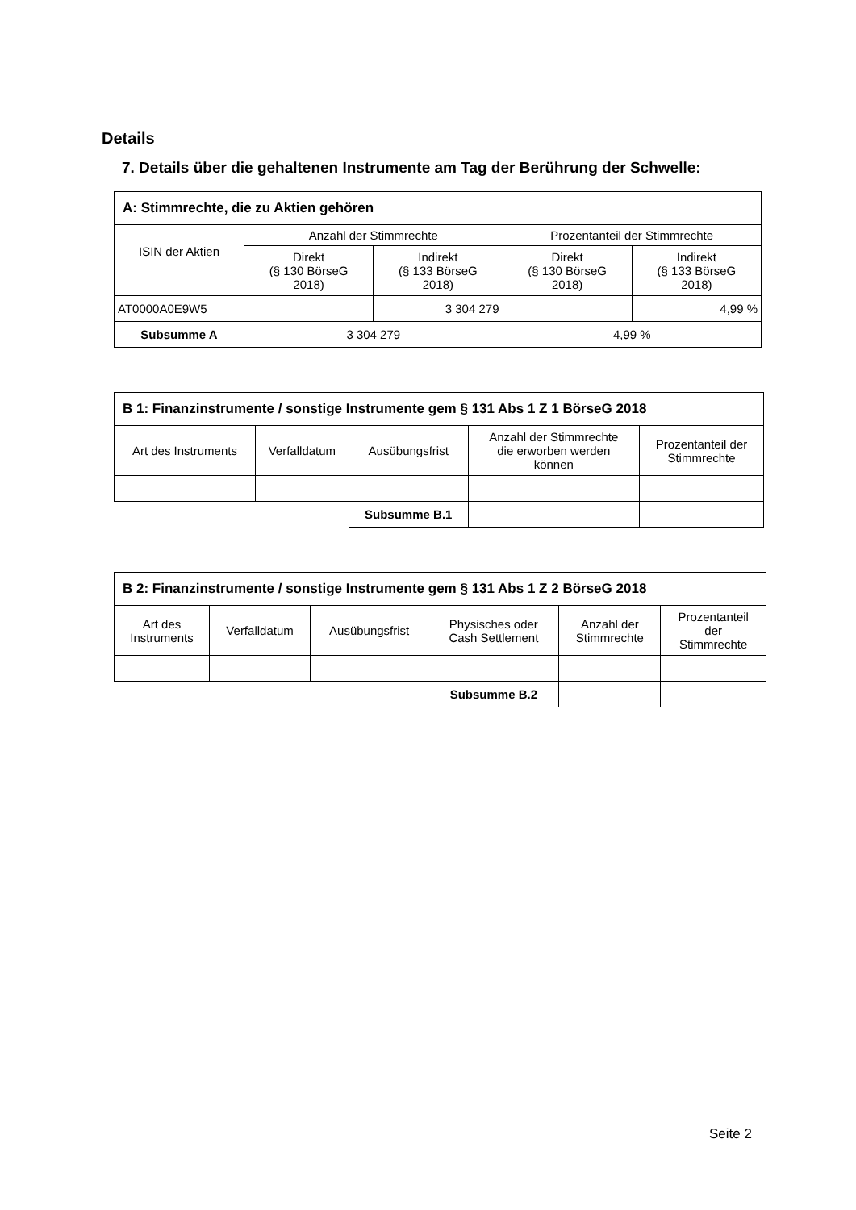Details
7. Details über die gehaltenen Instrumente am Tag der Berührung der Schwelle:
| A: Stimmrechte, die zu Aktien gehören | | | | |
| --- | --- | --- | --- | --- |
| ISIN der Aktien | Anzahl der Stimmrechte | | Prozentanteil der Stimmrechte | |
| | Direkt (§ 130 BörseG 2018) | Indirekt (§ 133 BörseG 2018) | Direkt (§ 130 BörseG 2018) | Indirekt (§ 133 BörseG 2018) |
| AT0000A0E9W5 | | 3 304 279 | | 4,99 % |
| Subsumme A | 3 304 279 | | 4,99 % | |
| B 1: Finanzinstrumente / sonstige Instrumente gem § 131 Abs 1 Z 1 BörseG 2018 | | | | |
| --- | --- | --- | --- | --- |
| Art des Instruments | Verfalldatum | Ausübungsfrist | Anzahl der Stimmrechte die erworben werden können | Prozentanteil der Stimmrechte |
| | | Subsumme B.1 | | |
| B 2: Finanzinstrumente / sonstige Instrumente gem § 131 Abs 1 Z 2 BörseG 2018 | | | | | |
| --- | --- | --- | --- | --- | --- |
| Art des Instruments | Verfalldatum | Ausübungsfrist | Physisches oder Cash Settlement | Anzahl der Stimmrechte | Prozentanteil der Stimmrechte |
| | | | Subsumme B.2 | | |
Seite 2